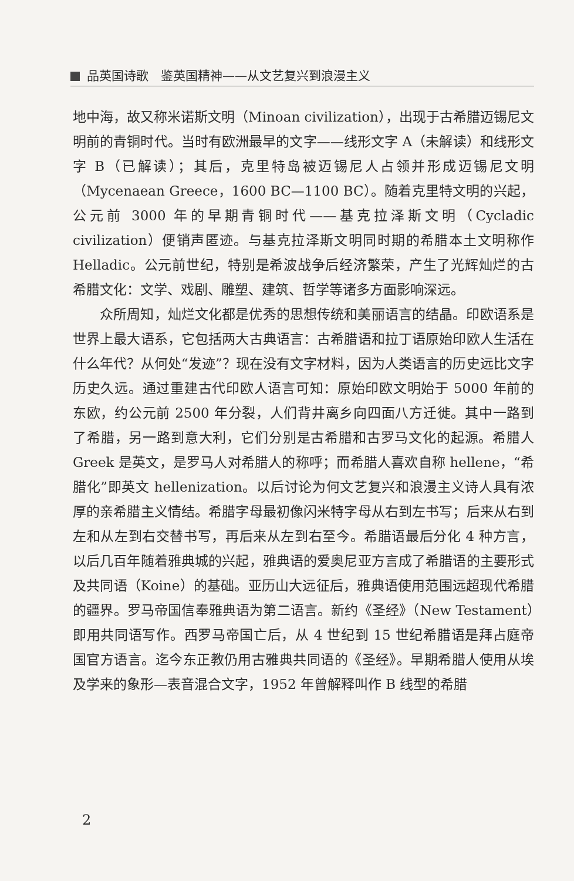品英国诗歌　鉴英国精神——从文艺复兴到浪漫主义
地中海，故又称米诺斯文明（Minoan civilization），出现于古希腊迈锡尼文明前的青铜时代。当时有欧洲最早的文字——线形文字 A（未解读）和线形文字 B（已解读）；其后，克里特岛被迈锡尼人占领并形成迈锡尼文明（Mycenaean Greece，1600 BC—1100 BC）。随着克里特文明的兴起，公元前 3000 年的早期青铜时代——基克拉泽斯文明（Cycladic civilization）便销声匿迹。与基克拉泽斯文明同时期的希腊本土文明称作 Helladic。公元前世纪，特别是希波战争后经济繁荣，产生了光辉灿烂的古希腊文化：文学、戏剧、雕塑、建筑、哲学等诸多方面影响深远。
众所周知，灿烂文化都是优秀的思想传统和美丽语言的结晶。印欧语系是世界上最大语系，它包括两大古典语言：古希腊语和拉丁语原始印欧人生活在什么年代？从何处“发迹”？现在没有文字材料，因为人类语言的历史远比文字历史久远。通过重建古代印欧人语言可知：原始印欧文明始于 5000 年前的东欧，约公元前 2500 年分裂，人们背井离乡向四面八方迁徙。其中一路到了希腊，另一路到意大利，它们分别是古希腊和古罗马文化的起源。希腊人 Greek 是英文，是罗马人对希腊人的称呼；而希腊人喜欢自称 hellene，“希腊化”即英文 hellenization。以后讨论为何文艺复兴和浪漫主义诗人具有浓厚的亲希腊主义情结。希腊字母最初像闪米特字母从右到左书写；后来从右到左和从左到右交替书写，再后来从左到右至今。希腊语最后分化 4 种方言，以后几百年随着雅典城的兴起，雅典语的爱奥尼亚方言成了希腊语的主要形式及共同语（Koine）的基础。亚历山大远征后，雅典语使用范围远超现代希腊的疆界。罗马帝国信奉雅典语为第二语言。新约《圣经》（New Testament）即用共同语写作。西罗马帝国亡后，从 4 世纪到 15 世纪希腊语是拜占庭帝国官方语言。迄今东正教仍用古雅典共同语的《圣经》。早期希腊人使用从埃及学来的象形—表音混合文字，1952 年曾解释叫作 B 线型的希腊
2